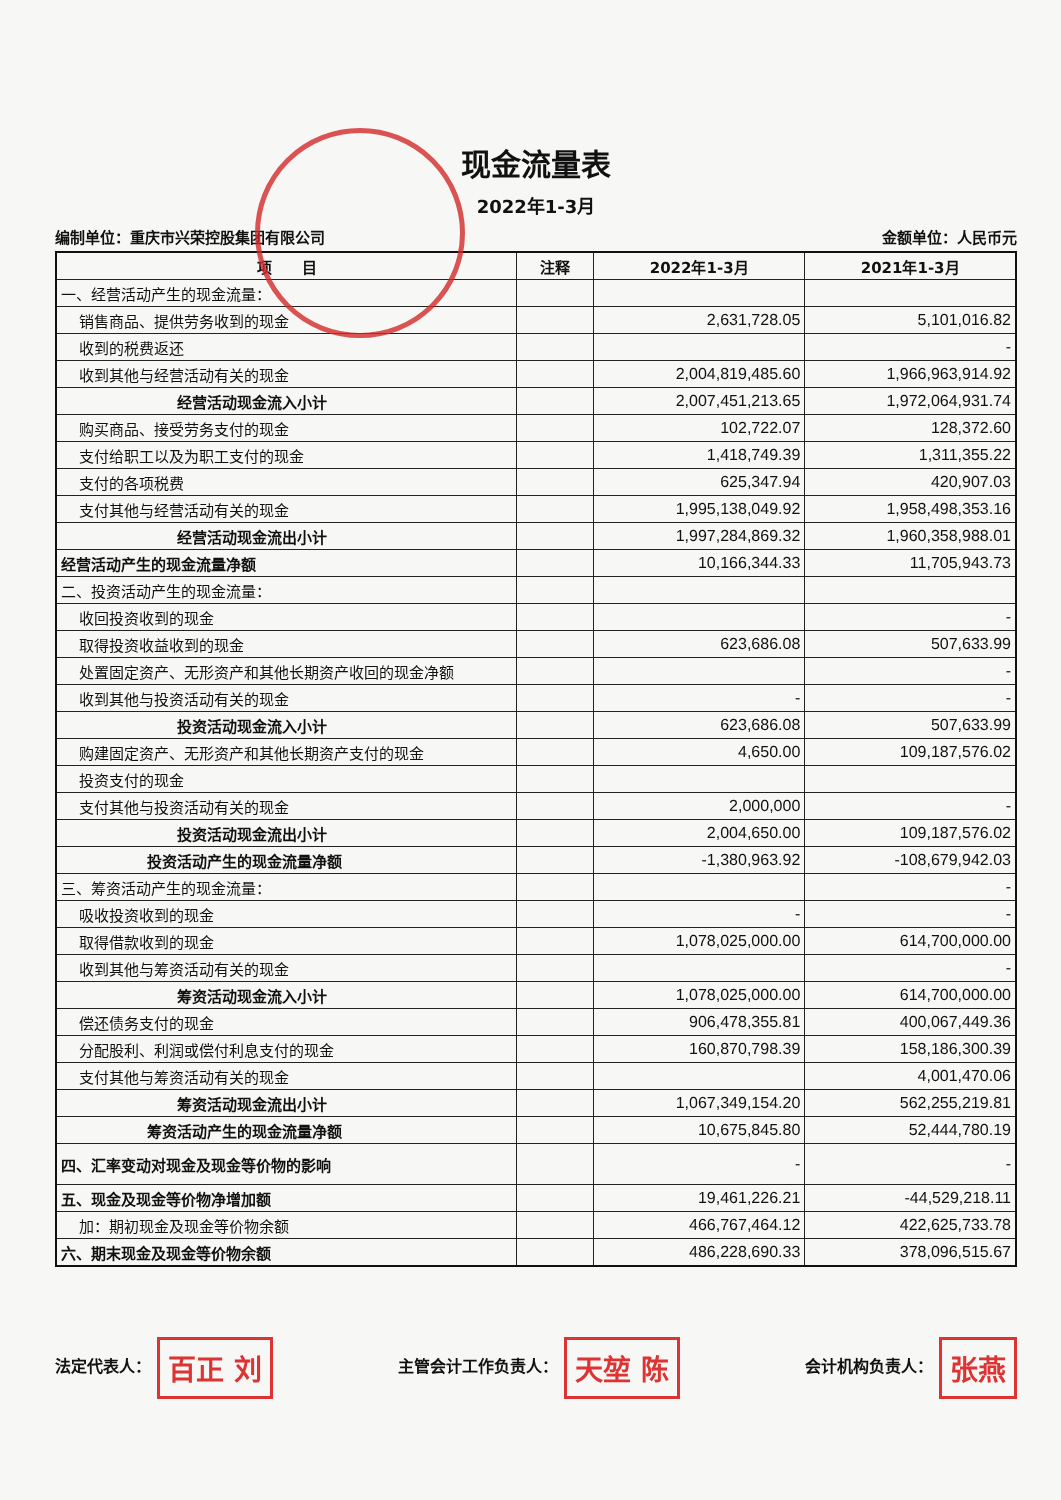现金流量表
2022年1-3月
编制单位：重庆市兴荣控股集团有限公司 金额单位：人民币元
| 项 目 | 注释 | 2022年1-3月 | 2021年1-3月 |
| --- | --- | --- | --- |
| 一、经营活动产生的现金流量： | | | |
| 销售商品、提供劳务收到的现金 | | 2,631,728.05 | 5,101,016.82 |
| 收到的税费返还 | | | - |
| 收到其他与经营活动有关的现金 | | 2,004,819,485.60 | 1,966,963,914.92 |
| 经营活动现金流入小计 | | 2,007,451,213.65 | 1,972,064,931.74 |
| 购买商品、接受劳务支付的现金 | | 102,722.07 | 128,372.60 |
| 支付给职工以及为职工支付的现金 | | 1,418,749.39 | 1,311,355.22 |
| 支付的各项税费 | | 625,347.94 | 420,907.03 |
| 支付其他与经营活动有关的现金 | | 1,995,138,049.92 | 1,958,498,353.16 |
| 经营活动现金流出小计 | | 1,997,284,869.32 | 1,960,358,988.01 |
| 经营活动产生的现金流量净额 | | 10,166,344.33 | 11,705,943.73 |
| 二、投资活动产生的现金流量： | | | |
| 收回投资收到的现金 | | | - |
| 取得投资收益收到的现金 | | 623,686.08 | 507,633.99 |
| 处置固定资产、无形资产和其他长期资产收回的现金净额 | | | - |
| 收到其他与投资活动有关的现金 | | - | - |
| 投资活动现金流入小计 | | 623,686.08 | 507,633.99 |
| 购建固定资产、无形资产和其他长期资产支付的现金 | | 4,650.00 | 109,187,576.02 |
| 投资支付的现金 | | | |
| 支付其他与投资活动有关的现金 | | 2,000,000 | - |
| 投资活动现金流出小计 | | 2,004,650.00 | 109,187,576.02 |
| 投资活动产生的现金流量净额 | | -1,380,963.92 | -108,679,942.03 |
| 三、筹资活动产生的现金流量： | | | - |
| 吸收投资收到的现金 | | - | - |
| 取得借款收到的现金 | | 1,078,025,000.00 | 614,700,000.00 |
| 收到其他与筹资活动有关的现金 | | | - |
| 筹资活动现金流入小计 | | 1,078,025,000.00 | 614,700,000.00 |
| 偿还债务支付的现金 | | 906,478,355.81 | 400,067,449.36 |
| 分配股利、利润或偿付利息支付的现金 | | 160,870,798.39 | 158,186,300.39 |
| 支付其他与筹资活动有关的现金 | | | 4,001,470.06 |
| 筹资活动现金流出小计 | | 1,067,349,154.20 | 562,255,219.81 |
| 筹资活动产生的现金流量净额 | | 10,675,845.80 | 52,444,780.19 |
| 四、汇率变动对现金及现金等价物的影响 | | - | - |
| 五、现金及现金等价物净增加额 | | 19,461,226.21 | -44,529,218.11 |
| 加：期初现金及现金等价物余额 | | 466,767,464.12 | 422,625,733.78 |
| 六、期末现金及现金等价物余额 | | 486,228,690.33 | 378,096,515.67 |
法定代表人： 百正 刘 主管会计工作负责人： 天堃 陈 会计机构负责人： 张燕